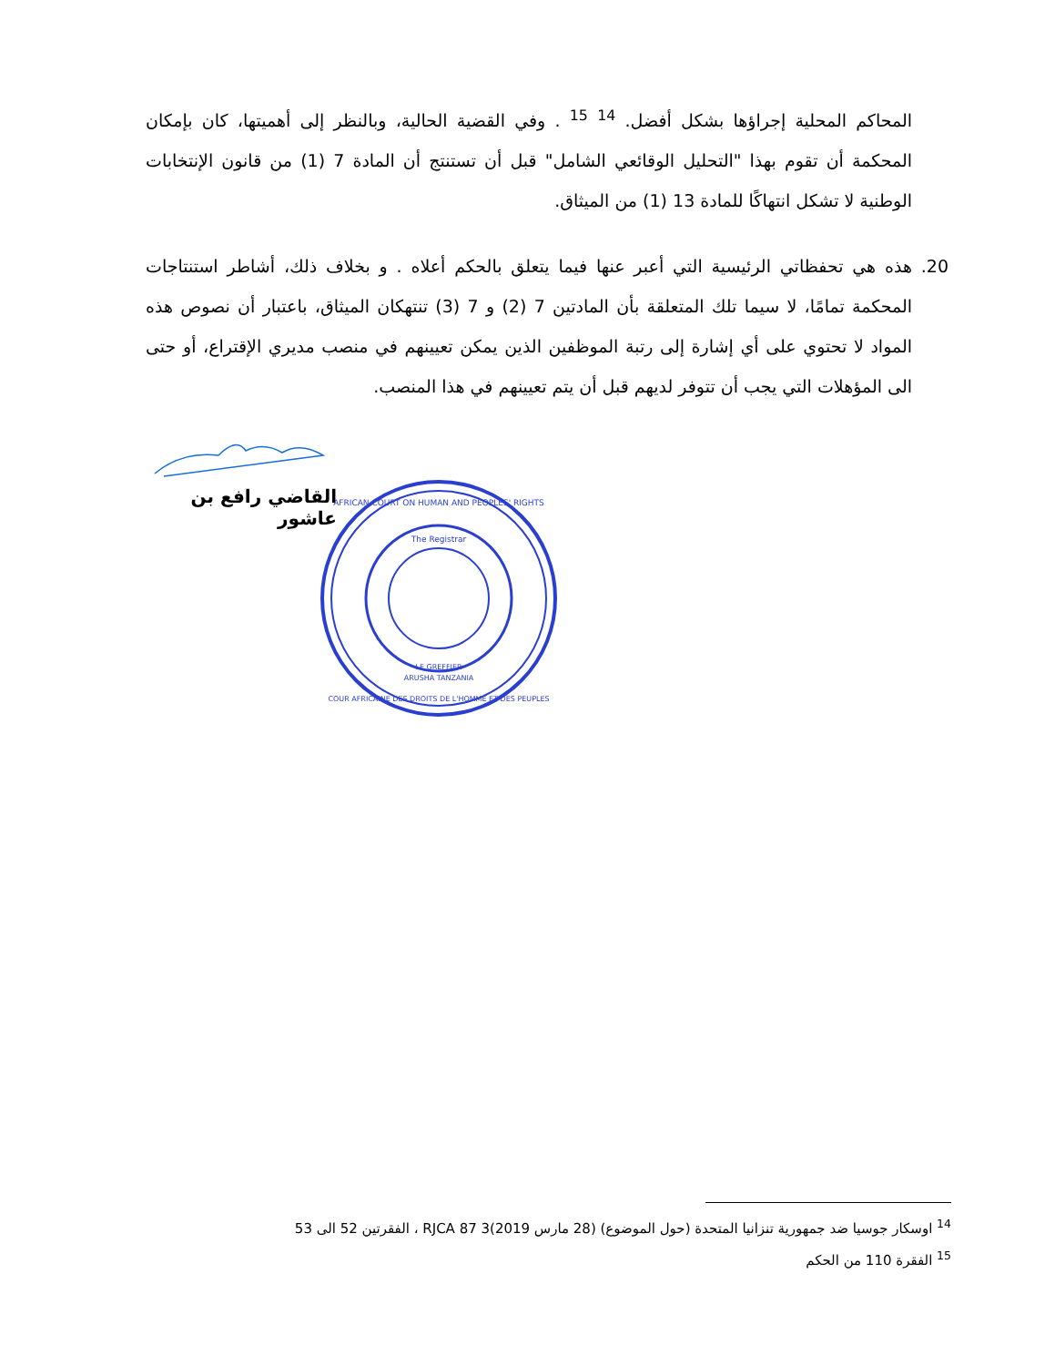المحاكم المحلية إجراؤها بشكل أفضل. <sup>14</sup> <sup>15</sup> . وفي القضية الحالية، وبالنظر إلى أهميتها، كان بإمكان المحكمة أن تقوم بهذا "التحليل الوقائعي الشامل" قبل أن تستنتج أن المادة 7 (1) من قانون الإنتخابات الوطنية لا تشكل انتهاكًا للمادة 13 (1) من الميثاق.
20. هذه هي تحفظاتي الرئيسية التي أعبر عنها فيما يتعلق بالحكم أعلاه . و بخلاف ذلك، أشاطر استنتاجات المحكمة تمامًا، لا سيما تلك المتعلقة بأن المادتين 7 (2) و 7 (3) تنتهكان الميثاق، باعتبار أن نصوص هذه المواد لا تحتوي على أي إشارة إلى رتبة الموظفين الذين يمكن تعيينهم في منصب مديري الإقتراع، أو حتى الى المؤهلات التي يجب أن تتوفر لديهم قبل أن يتم تعيينهم في هذا المنصب.
القاضي رافع بن عاشور
AFRICAN COURT ON HUMAN AND PEOPLES' RIGHTS
The Registrar
LE GREFFIER
ARUSHA TANZANIA
COUR AFRICAINE DES DROITS DE L'HOMME ET DES PEUPLES
<sup>14</sup> اوسكار جوسيا ضد جمهورية تنزانيا المتحدة (حول الموضوع) (28 مارس 2019)3 RJCA 87 ، الفقرتين 52 الى 53
<sup>15</sup> الفقرة 110 من الحكم